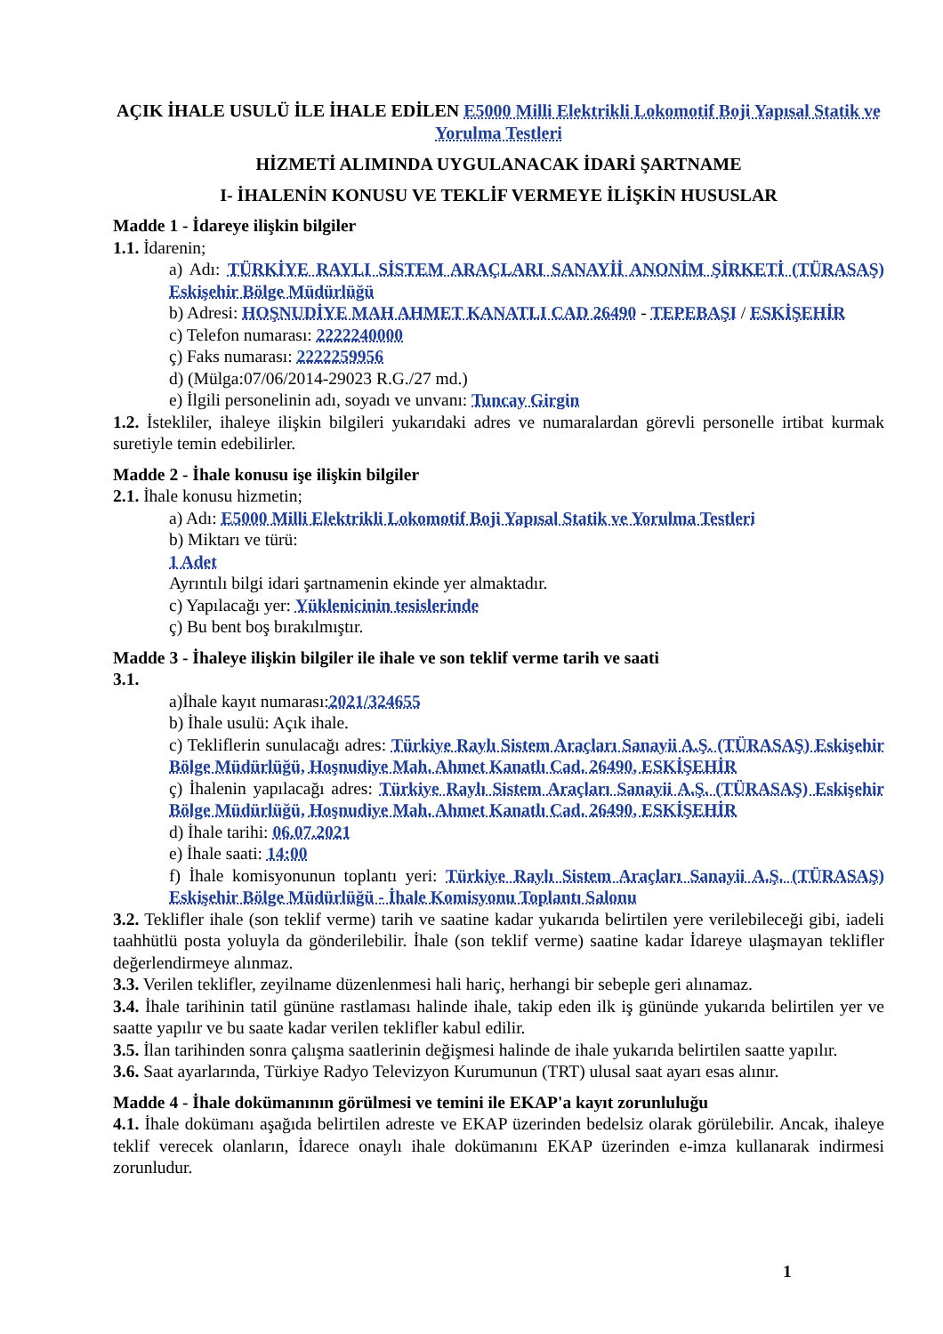AÇIK İHALE USULÜ İLE İHALE EDİLEN E5000 Milli Elektrikli Lokomotif Boji Yapısal Statik ve Yorulma Testleri
HİZMETİ ALIMINDA UYGULANACAK İDARİ ŞARTNAME
I- İHALENİN KONUSU VE TEKLİF VERMEYE İLİŞKİN HUSUSLAR
Madde 1 - İdareye ilişkin bilgiler
1.1. İdarenin;
a) Adı: TÜRKİYE RAYLI SİSTEM ARAÇLARI SANAYİİ ANONİM ŞİRKETİ (TÜRASAŞ) Eskişehir Bölge Müdürlüğü
b) Adresi: HOŞNUDİYE MAH AHMET KANATLI CAD 26490 - TEPEBAŞI / ESKİŞEHİR
c) Telefon numarası: 2222240000
ç) Faks numarası: 2222259956
d) (Mülga:07/06/2014-29023 R.G./27 md.)
e) İlgili personelinin adı, soyadı ve unvanı: Tuncay Girgin
1.2. İstekliler, ihaleye ilişkin bilgileri yukarıdaki adres ve numaralardan görevli personelle irtibat kurmak suretiyle temin edebilirler.
Madde 2 - İhale konusu işe ilişkin bilgiler
2.1. İhale konusu hizmetin;
a) Adı: E5000 Milli Elektrikli Lokomotif Boji Yapısal Statik ve Yorulma Testleri
b) Miktarı ve türü:
1 Adet
Ayrıntılı bilgi idari şartnamenin ekinde yer almaktadır.
c) Yapılacağı yer: Yüklenicinin tesislerinde
ç) Bu bent boş bırakılmıştır.
Madde 3 - İhaleye ilişkin bilgiler ile ihale ve son teklif verme tarih ve saati
3.1.
a)İhale kayıt numarası:2021/324655
b) İhale usulü: Açık ihale.
c) Tekliflerin sunulacağı adres: Türkiye Raylı Sistem Araçları Sanayii A.Ş. (TÜRASAŞ) Eskişehir Bölge Müdürlüğü, Hoşnudiye Mah. Ahmet Kanatlı Cad. 26490, ESKİŞEHİR
ç) İhalenin yapılacağı adres: Türkiye Raylı Sistem Araçları Sanayii A.Ş. (TÜRASAŞ) Eskişehir Bölge Müdürlüğü, Hoşnudiye Mah. Ahmet Kanatlı Cad. 26490, ESKİŞEHİR
d) İhale tarihi: 06.07.2021
e) İhale saati: 14:00
f) İhale komisyonunun toplantı yeri: Türkiye Raylı Sistem Araçları Sanayii A.Ş. (TÜRASAŞ) Eskişehir Bölge Müdürlüğü - İhale Komisyonu Toplantı Salonu
3.2. Teklifler ihale (son teklif verme) tarih ve saatine kadar yukarıda belirtilen yere verilebileceği gibi, iadeli taahhütlü posta yoluyla da gönderilebilir. İhale (son teklif verme) saatine kadar İdareye ulaşmayan teklifler değerlendirmeye alınmaz.
3.3. Verilen teklifler, zeyilname düzenlenmesi hali hariç, herhangi bir sebeple geri alınamaz.
3.4. İhale tarihinin tatil gününe rastlaması halinde ihale, takip eden ilk iş gününde yukarıda belirtilen yer ve saatte yapılır ve bu saate kadar verilen teklifler kabul edilir.
3.5. İlan tarihinden sonra çalışma saatlerinin değişmesi halinde de ihale yukarıda belirtilen saatte yapılır.
3.6. Saat ayarlarında, Türkiye Radyo Televizyon Kurumunun (TRT) ulusal saat ayarı esas alınır.
Madde 4 - İhale dokümanının görülmesi ve temini ile EKAP'a kayıt zorunluluğu
4.1. İhale dokümanı aşağıda belirtilen adreste ve EKAP üzerinden bedelsiz olarak görülebilir. Ancak, ihaleye teklif verecek olanların, İdarece onaylı ihale dokümanını EKAP üzerinden e-imza kullanarak indirmesi zorunludur.
1